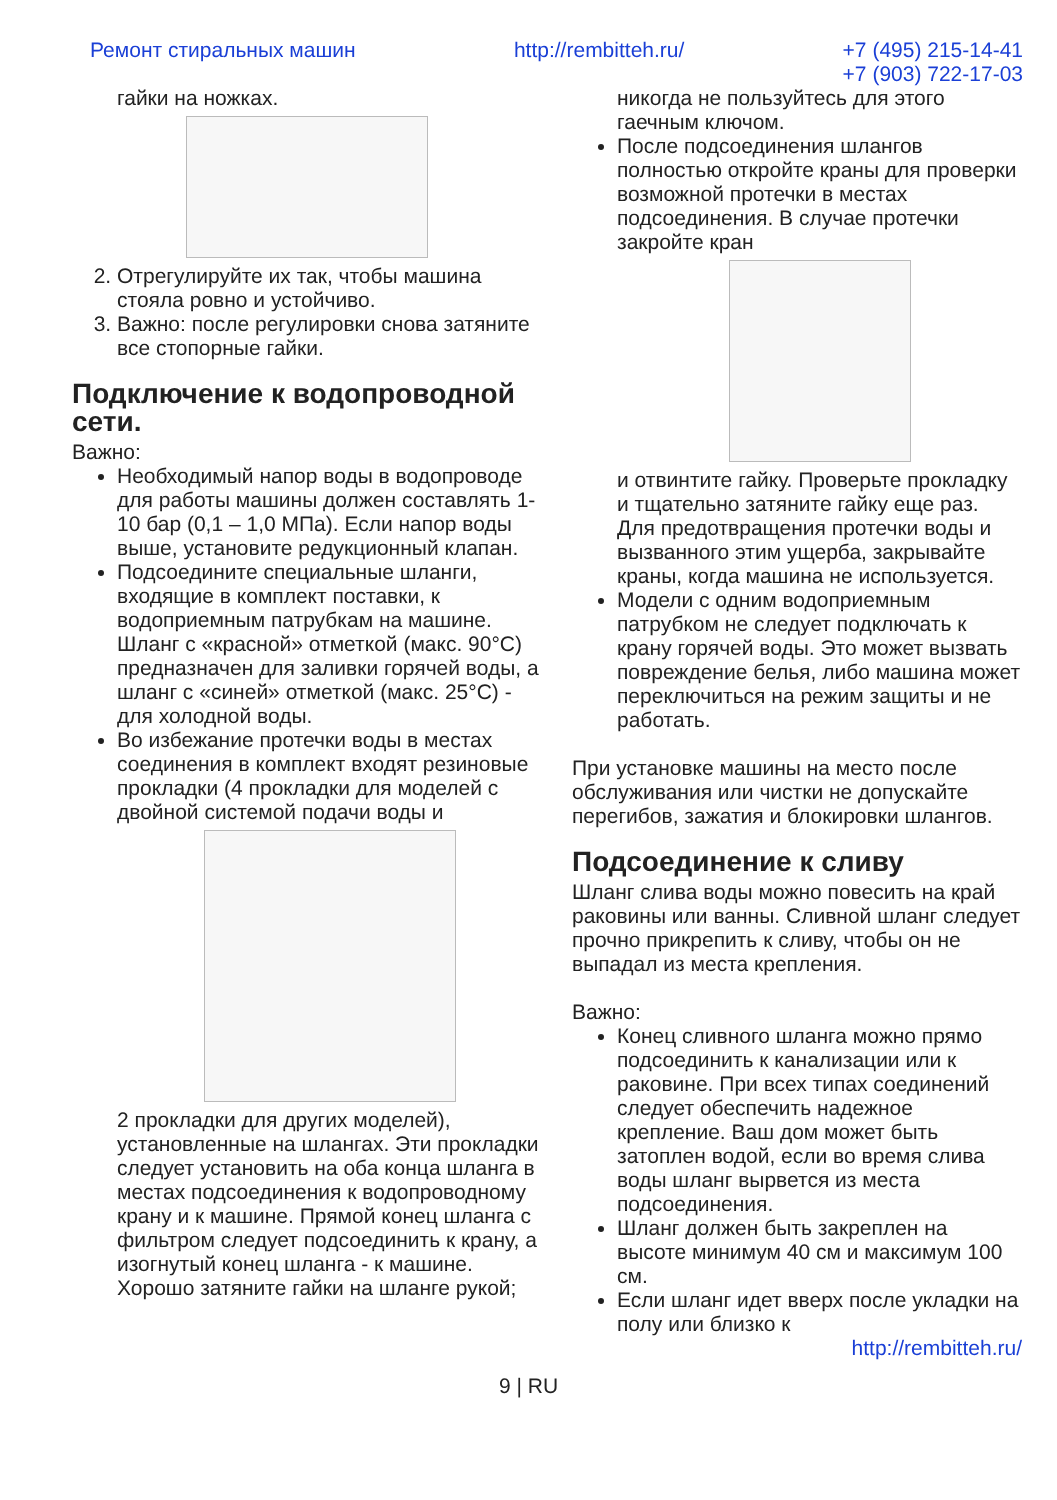Ремонт стиральных машин http://rembitteh.ru/ +7 (495) 215-14-41
+7 (903) 722-17-03
гайки на ножках.
2. Отрегулируйте их так, чтобы машина стояла ровно и устойчиво.
3. Важно: после регулировки снова затяните все стопорные гайки.
Подключение к водопроводной сети.
Важно:
Необходимый напор воды в водопроводе для работы машины должен составлять 1-10 бар (0,1 – 1,0 МПа). Если напор воды выше, установите редукционный клапан.
Подсоедините специальные шланги, входящие в комплект поставки, к водоприемным патрубкам на машине. Шланг с «красной» отметкой (макс. 90°C) предназначен для заливки горячей воды, а шланг с «синей» отметкой (макс. 25°C) - для холодной воды.
Во избежание протечки воды в местах соединения в комплект входят резиновые прокладки (4 прокладки для моделей с двойной системой подачи воды и
2 прокладки для других моделей), установленные на шлангах. Эти прокладки следует установить на оба конца шланга в местах подсоединения к водопроводному крану и к машине. Прямой конец шланга с фильтром следует подсоединить к крану, а изогнутый конец шланга - к машине. Хорошо затяните гайки на шланге рукой;
никогда не пользуйтесь для этого гаечным ключом.
После подсоединения шлангов полностью откройте краны для проверки возможной протечки в местах подсоединения. В случае протечки закройте кран
и отвинтите гайку. Проверьте прокладку и тщательно затяните гайку еще раз. Для предотвращения протечки воды и вызванного этим ущерба, закрывайте краны, когда машина не используется.
Модели с одним водоприемным патрубком не следует подключать к крану горячей воды. Это может вызвать повреждение белья, либо машина может переключиться на режим защиты и не работать.
При установке машины на место после обслуживания или чистки не допускайте перегибов, зажатия и блокировки шлангов.
Подсоединение к сливу
Шланг слива воды можно повесить на край раковины или ванны. Сливной шланг следует прочно прикрепить к сливу, чтобы он не выпадал из места крепления.
Важно:
Конец сливного шланга можно прямо подсоединить к канализации или к раковине. При всех типах соединений следует обеспечить надежное крепление. Ваш дом может быть затоплен водой, если во время слива воды шланг вырвется из места подсоединения.
Шланг должен быть закреплен на высоте минимум 40 см и максимум 100 см.
Если шланг идет вверх после укладки на полу или близко к
http://rembitteh.ru/
9 | RU